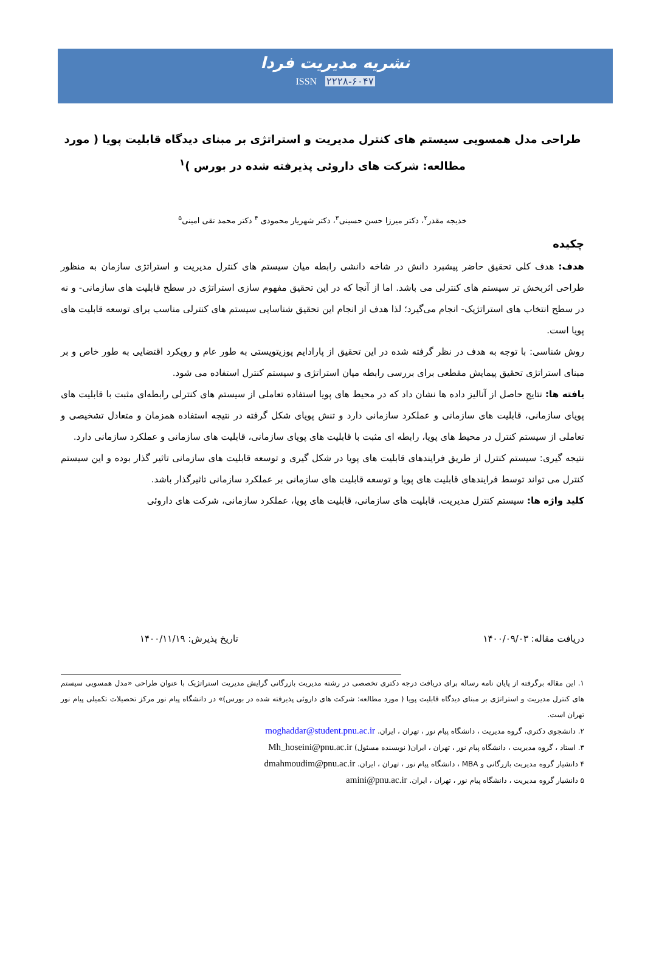نشریه مدیریت فردا
ISSN ۲۲۲۸-۶۰۴۷
طراحی مدل همسویی سیستم های کنترل مدیریت و استراتژی بر مبنای دیدگاه قابلیت پویا ( مورد مطالعه: شرکت های داروئی پذیرفته شده در بورس )<sup>۱</sup>
خدیجه مقدر<sup>۲</sup>، دکتر میرزا حسن حسینی<sup>۳</sup>، دکتر شهریار محمودی <sup>۴</sup> دکتر محمد تقی امینی<sup>۵</sup>
چکیده
هدف: هدف کلی تحقیق حاضر پیشبرد دانش در شاخه دانشی رابطه میان سیستم های کنترل مدیریت و استراتژی سازمان به منظور طراحی اثربخش تر سیستم های کنترلی می باشد. اما از آنجا که در این تحقیق مفهوم سازی استراتژی در سطح قابلیت های سازمانی- و نه در سطح انتخاب های استراتژیک- انجام می‌گیرد؛ لذا هدف از انجام این تحقیق شناسایی سیستم های کنترلی مناسب برای توسعه قابلیت های پویا است.
روش شناسی: با توجه به هدف در نظر گرفته شده در این تحقیق از پارادایم پوزیتویستی به طور عام و رویکرد اقتضایی به طور خاص و بر مبنای استراتژی تحقیق پیمایش مقطعی برای بررسی رابطه میان استراتژی و سیستم کنترل استفاده می شود.
یافته ها: نتایج حاصل از آنالیز داده ها نشان داد که در محیط های پویا استفاده تعاملی از سیستم های کنترلی رابطه‌ای مثبت با قابلیت های پویای سازمانی، قابلیت های سازمانی و عملکرد سازمانی دارد و تنش پویای شکل گرفته در نتیجه استفاده همزمان و متعادل تشخیصی و تعاملی از سیستم کنترل در محیط های پویا، رابطه ای مثبت با قابلیت های پویای سازمانی، قابلیت های سازمانی و عملکرد سازمانی دارد.
نتیجه گیری: سیستم کنترل از طریق فرایندهای قابلیت های پویا در شکل گیری و توسعه قابلیت های سازمانی تاثیر گذار بوده و این سیستم کنترل می تواند توسط فرایندهای قابلیت های پویا و توسعه قابلیت های سازمانی بر عملکرد سازمانی تاثیرگذار باشد.
کلید واژه ها: سیستم کنترل مدیریت، قابلیت های سازمانی، قابلیت های پویا، عملکرد سازمانی، شرکت های داروئی
دریافت مقاله: ۱۴۰۰/۰۹/۰۳ تاریخ پذیرش: ۱۴۰۰/۱۱/۱۹
۱. این مقاله برگرفته از پایان نامه رساله برای دریافت درجه دکتری تخصصی در رشته مدیریت بازرگانی گرایش مدیریت استراتژیک با عنوان طراحی «مدل همسویی سیستم های کنترل مدیریت و استراتژی بر مبنای دیدگاه قابلیت پویا ( مورد مطالعه: شرکت های داروئی پذیرفته شده در بورس)» در دانشگاه پیام نور مرکز تحصیلات تکمیلی پیام نور تهران است.
۲. دانشجوی دکتری، گروه مدیریت ، دانشگاه پیام نور ، تهران ، ایران. moghaddar@student.pnu.ac.ir
۳. استاد ، گروه مدیریت ، دانشگاه پیام نور ، تهران ، ایران( نویسنده مسئول) Mh_hoseini@pnu.ac.ir
۴ دانشیار گروه مدیریت بازرگانی و MBA ، دانشگاه پیام نور ، تهران ، ایران. dmahmoudim@pnu.ac.ir
۵ دانشیار گروه مدیریت ، دانشگاه پیام نور ، تهران ، ایران. amini@pnu.ac.ir